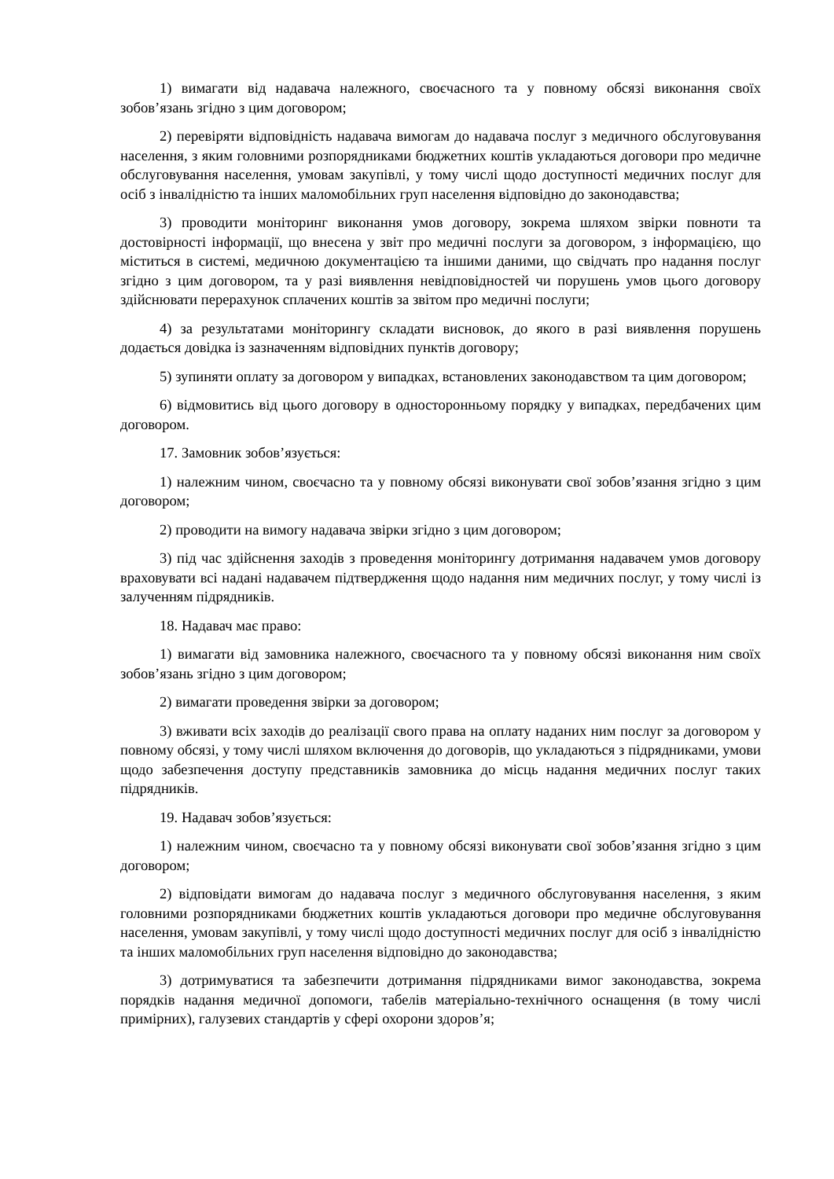1) вимагати від надавача належного, своєчасного та у повному обсязі виконання своїх зобов’язань згідно з цим договором;
2) перевіряти відповідність надавача вимогам до надавача послуг з медичного обслуговування населення, з яким головними розпорядниками бюджетних коштів укладаються договори про медичне обслуговування населення, умовам закупівлі, у тому числі щодо доступності медичних послуг для осіб з інвалідністю та інших маломобільних груп населення відповідно до законодавства;
3) проводити моніторинг виконання умов договору, зокрема шляхом звірки повноти та достовірності інформації, що внесена у звіт про медичні послуги за договором, з інформацією, що міститься в системі, медичною документацією та іншими даними, що свідчать про надання послуг згідно з цим договором, та у разі виявлення невідповідностей чи порушень умов цього договору здійснювати перерахунок сплачених коштів за звітом про медичні послуги;
4) за результатами моніторингу складати висновок, до якого в разі виявлення порушень додається довідка із зазначенням відповідних пунктів договору;
5) зупиняти оплату за договором у випадках, встановлених законодавством та цим договором;
6) відмовитись від цього договору в односторонньому порядку у випадках, передбачених цим договором.
17. Замовник зобов’язується:
1) належним чином, своєчасно та у повному обсязі виконувати свої зобов’язання згідно з цим договором;
2) проводити на вимогу надавача звірки згідно з цим договором;
3) під час здійснення заходів з проведення моніторингу дотримання надавачем умов договору враховувати всі надані надавачем підтвердження щодо надання ним медичних послуг, у тому числі із залученням підрядників.
18. Надавач має право:
1) вимагати від замовника належного, своєчасного та у повному обсязі виконання ним своїх зобов’язань згідно з цим договором;
2) вимагати проведення звірки за договором;
3) вживати всіх заходів до реалізації свого права на оплату наданих ним послуг за договором у повному обсязі, у тому числі шляхом включення до договорів, що укладаються з підрядниками, умови щодо забезпечення доступу представників замовника до місць надання медичних послуг таких підрядників.
19. Надавач зобов’язується:
1) належним чином, своєчасно та у повному обсязі виконувати свої зобов’язання згідно з цим договором;
2) відповідати вимогам до надавача послуг з медичного обслуговування населення, з яким головними розпорядниками бюджетних коштів укладаються договори про медичне обслуговування населення, умовам закупівлі, у тому числі щодо доступності медичних послуг для осіб з інвалідністю та інших маломобільних груп населення відповідно до законодавства;
3) дотримуватися та забезпечити дотримання підрядниками вимог законодавства, зокрема порядків надання медичної допомоги, табелів матеріально-технічного оснащення (в тому числі примірних), галузевих стандартів у сфері охорони здоров’я;